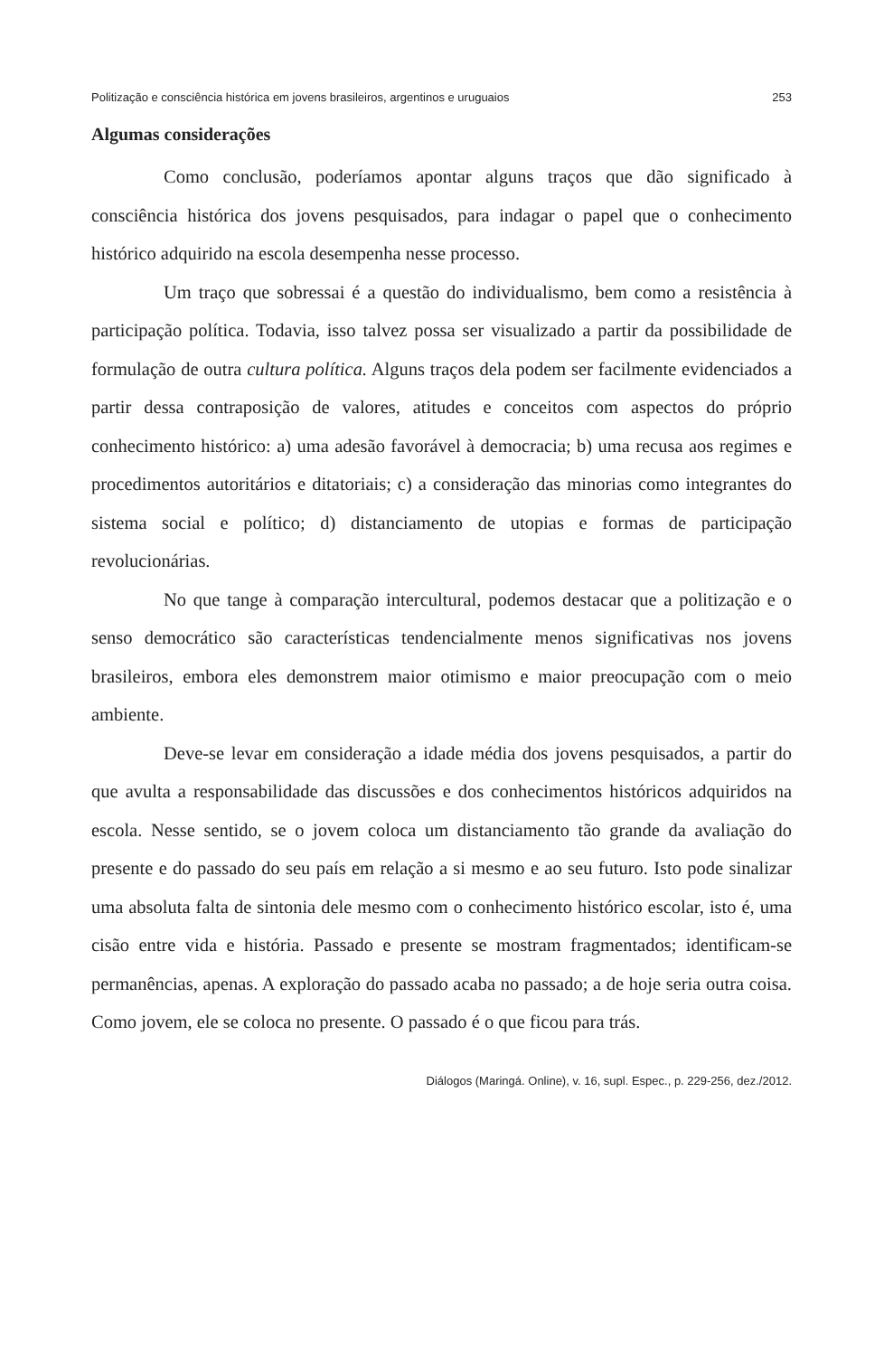Politização e consciência histórica em jovens brasileiros, argentinos e uruguaios 253
Algumas considerações
Como conclusão, poderíamos apontar alguns traços que dão significado à consciência histórica dos jovens pesquisados, para indagar o papel que o conhecimento histórico adquirido na escola desempenha nesse processo.
Um traço que sobressai é a questão do individualismo, bem como a resistência à participação política. Todavia, isso talvez possa ser visualizado a partir da possibilidade de formulação de outra cultura política. Alguns traços dela podem ser facilmente evidenciados a partir dessa contraposição de valores, atitudes e conceitos com aspectos do próprio conhecimento histórico: a) uma adesão favorável à democracia; b) uma recusa aos regimes e procedimentos autoritários e ditatoriais; c) a consideração das minorias como integrantes do sistema social e político; d) distanciamento de utopias e formas de participação revolucionárias.
No que tange à comparação intercultural, podemos destacar que a politização e o senso democrático são características tendencialmente menos significativas nos jovens brasileiros, embora eles demonstrem maior otimismo e maior preocupação com o meio ambiente.
Deve-se levar em consideração a idade média dos jovens pesquisados, a partir do que avulta a responsabilidade das discussões e dos conhecimentos históricos adquiridos na escola. Nesse sentido, se o jovem coloca um distanciamento tão grande da avaliação do presente e do passado do seu país em relação a si mesmo e ao seu futuro. Isto pode sinalizar uma absoluta falta de sintonia dele mesmo com o conhecimento histórico escolar, isto é, uma cisão entre vida e história. Passado e presente se mostram fragmentados; identificam-se permanências, apenas. A exploração do passado acaba no passado; a de hoje seria outra coisa. Como jovem, ele se coloca no presente. O passado é o que ficou para trás.
Diálogos (Maringá. Online), v. 16, supl. Espec., p. 229-256, dez./2012.